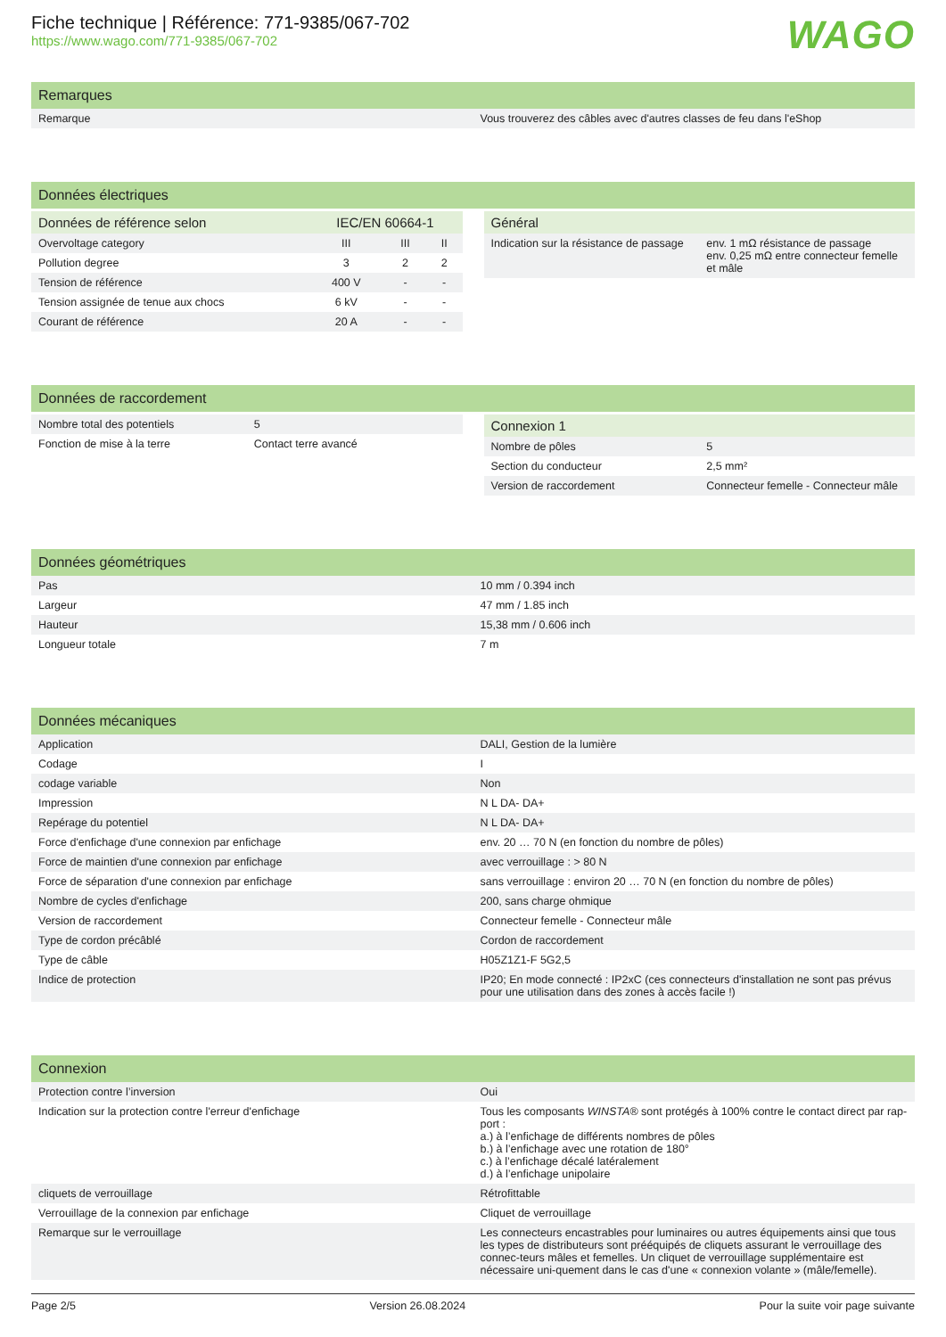Fiche technique | Référence: 771-9385/067-702
https://www.wago.com/771-9385/067-702
WAGO
Remarques
| Remarque | Vous trouverez des câbles avec d'autres classes de feu dans l'eShop |
Données électriques
| Données de référence selon | IEC/EN 60664-1 | | |
| --- | --- | --- | --- |
| Overvoltage category | III | III | II |
| Pollution degree | 3 | 2 | 2 |
| Tension de référence | 400 V | - | - |
| Tension assignée de tenue aux chocs | 6 kV | - | - |
| Courant de référence | 20 A | - | - |
| Général | |
| --- | --- |
| Indication sur la résistance de passage | env. 1 mΩ résistance de passage env. 0,25 mΩ entre connecteur femelle et mâle |
Données de raccordement
| Nombre total des potentiels | 5 |
| Fonction de mise à la terre | Contact terre avancé |
| Connexion 1 | |
| --- | --- |
| Nombre de pôles | 5 |
| Section du conducteur | 2,5 mm² |
| Version de raccordement | Connecteur femelle - Connecteur mâle |
Données géométriques
| Pas | 10 mm / 0.394 inch |
| Largeur | 47 mm / 1.85 inch |
| Hauteur | 15,38 mm / 0.606 inch |
| Longueur totale | 7 m |
Données mécaniques
| Application | DALI, Gestion de la lumière |
| Codage | I |
| codage variable | Non |
| Impression | N L DA- DA+ |
| Repérage du potentiel | N L DA- DA+ |
| Force d'enfichage d'une connexion par enfichage | env. 20 … 70 N (en fonction du nombre de pôles) |
| Force de maintien d'une connexion par enfichage | avec verrouillage : > 80 N |
| Force de séparation d'une connexion par enfichage | sans verrouillage : environ 20 … 70 N (en fonction du nombre de pôles) |
| Nombre de cycles d'enfichage | 200, sans charge ohmique |
| Version de raccordement | Connecteur femelle - Connecteur mâle |
| Type de cordon précâblé | Cordon de raccordement |
| Type de câble | H05Z1Z1-F 5G2,5 |
| Indice de protection | IP20; En mode connecté : IP2xC (ces connecteurs d'installation ne sont pas prévus pour une utilisation dans des zones à accès facile !) |
Connexion
| Protection contre l’inversion | Oui |
| Indication sur la protection contre l'erreur d'enfichage | Tous les composants WINSTA ® sont protégés à 100% contre le contact direct par rap-port : a.) à l’enfichage de différents nombres de pôles b.) à l’enfichage avec une rotation de 180° c.) à l’enfichage décalé latéralement d.) à l’enfichage unipolaire |
| cliquets de verrouillage | Rétrofittable |
| Verrouillage de la connexion par enfichage | Cliquet de verrouillage |
| Remarque sur le verrouillage | Les connecteurs encastrables pour luminaires ou autres équipements ainsi que tous les types de distributeurs sont prééquipés de cliquets assurant le verrouillage des connec-teurs mâles et femelles. Un cliquet de verrouillage supplémentaire est nécessaire uni-quement dans le cas d'une « connexion volante » (mâle/femelle). |
Page 2/5 Version 26.08.2024 Pour la suite voir page suivante